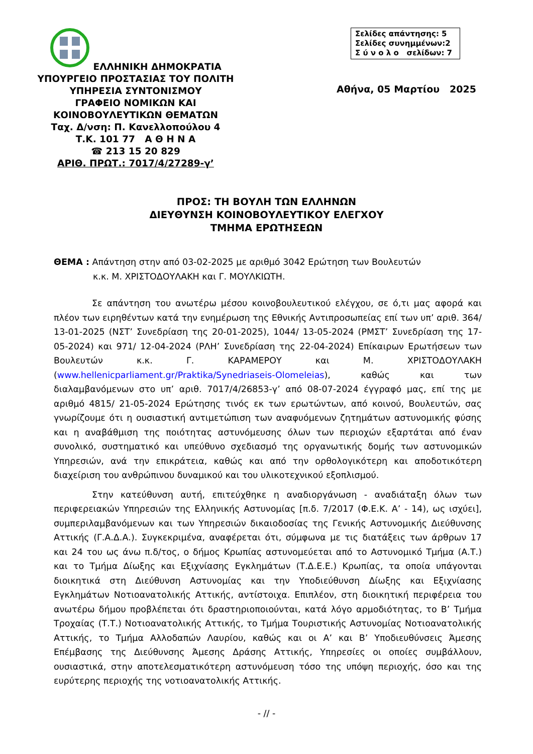ΕΛΛΗΝΙΚΗ ΔΗΜΟΚΡΑΤΙΑ
ΥΠΟΥΡΓΕΙΟ ΠΡΟΣΤΑΣΙΑΣ ΤΟΥ ΠΟΛΙΤΗ
ΥΠΗΡΕΣΙΑ ΣΥΝΤΟΝΙΣΜΟΥ
ΓΡΑΦΕΙΟ ΝΟΜΙΚΩΝ ΚΑΙ
ΚΟΙΝΟΒΟΥΛΕΥΤΙΚΩΝ ΘΕΜΑΤΩΝ
Ταχ. Δ/νση: Π. Κανελλοπούλου 4
Τ.Κ. 101 77 Α Θ Η Ν Α
☎ 213 15 20 829
ΑΡΙΘ. ΠΡΩΤ.: 7017/4/27289-γ’
Σελίδες απάντησης: 5
Σελίδες συνημμένων:2
Σ ύ ν ο λ ο σελίδων: 7
Αθήνα, 05 Μαρτίου 2025
ΠΡΟΣ: ΤΗ ΒΟΥΛΗ ΤΩΝ ΕΛΛΗΝΩΝ
ΔΙΕΥΘΥΝΣΗ ΚΟΙΝΟΒΟΥΛΕΥΤΙΚΟΥ ΕΛΕΓΧΟΥ
ΤΜΗΜΑ ΕΡΩΤΗΣΕΩΝ
ΘΕΜΑ : Απάντηση στην από 03-02-2025 με αριθμό 3042 Ερώτηση των Βουλευτών
κ.κ. Μ. ΧΡΙΣΤΟΔΟΥΛΑΚΗ και Γ. ΜΟΥΛΚΙΩΤΗ.
Σε απάντηση του ανωτέρω μέσου κοινοβουλευτικού ελέγχου, σε ό,τι μας αφορά και πλέον των ειρηθέντων κατά την ενημέρωση της Εθνικής Αντιπροσωπείας επί των υπ’ αριθ. 364/ 13-01-2025 (ΝΣΤ’ Συνεδρίαση της 20-01-2025), 1044/ 13-05-2024 (ΡΜΣΤ’ Συνεδρίαση της 17-05-2024) και 971/ 12-04-2024 (ΡΛΗ’ Συνεδρίαση της 22-04-2024) Επίκαιρων Ερωτήσεων των Βουλευτών κ.κ. Γ. ΚΑΡΑΜΕΡΟΥ και Μ. ΧΡΙΣΤΟΔΟΥΛΑΚΗ (www.hellenicparliament.gr/Praktika/Synedriaseis-Olomeleias), καθώς και των διαλαμβανόμενων στο υπ’ αριθ. 7017/4/26853-γ’ από 08-07-2024 έγγραφό μας, επί της με αριθμό 4815/ 21-05-2024 Ερώτησης τινός εκ των ερωτώντων, από κοινού, Βουλευτών, σας γνωρίζουμε ότι η ουσιαστική αντιμετώπιση των αναφυόμενων ζητημάτων αστυνομικής φύσης και η αναβάθμιση της ποιότητας αστυνόμευσης όλων των περιοχών εξαρτάται από έναν συνολικό, συστηματικό και υπεύθυνο σχεδιασμό της οργανωτικής δομής των αστυνομικών Υπηρεσιών, ανά την επικράτεια, καθώς και από την ορθολογικότερη και αποδοτικότερη διαχείριση του ανθρώπινου δυναμικού και του υλικοτεχνικού εξοπλισμού.
Στην κατεύθυνση αυτή, επιτεύχθηκε η αναδιοργάνωση - αναδιάταξη όλων των περιφερειακών Υπηρεσιών της Ελληνικής Αστυνομίας [π.δ. 7/2017 (Φ.Ε.Κ. Α’ - 14), ως ισχύει], συμπεριλαμβανόμενων και των Υπηρεσιών δικαιοδοσίας της Γενικής Αστυνομικής Διεύθυνσης Αττικής (Γ.Α.Δ.Α.). Συγκεκριμένα, αναφέρεται ότι, σύμφωνα με τις διατάξεις των άρθρων 17 και 24 του ως άνω π.δ/τος, ο δήμος Κρωπίας αστυνομεύεται από το Αστυνομικό Τμήμα (Α.Τ.) και το Τμήμα Δίωξης και Εξιχνίασης Εγκλημάτων (Τ.Δ.Ε.Ε.) Κρωπίας, τα οποία υπάγονται διοικητικά στη Διεύθυνση Αστυνομίας και την Υποδιεύθυνση Δίωξης και Εξιχνίασης Εγκλημάτων Νοτιοανατολικής Αττικής, αντίστοιχα. Επιπλέον, στη διοικητική περιφέρεια του ανωτέρω δήμου προβλέπεται ότι δραστηριοποιούνται, κατά λόγο αρμοδιότητας, το Β’ Τμήμα Τροχαίας (Τ.Τ.) Νοτιοανατολικής Αττικής, το Τμήμα Τουριστικής Αστυνομίας Νοτιοανατολικής Αττικής, το Τμήμα Αλλοδαπών Λαυρίου, καθώς και οι Α’ και Β’ Υποδιευθύνσεις Άμεσης Επέμβασης της Διεύθυνσης Άμεσης Δράσης Αττικής, Υπηρεσίες οι οποίες συμβάλλουν, ουσιαστικά, στην αποτελεσματικότερη αστυνόμευση τόσο της υπόψη περιοχής, όσο και της ευρύτερης περιοχής της νοτιοανατολικής Αττικής.
- // -